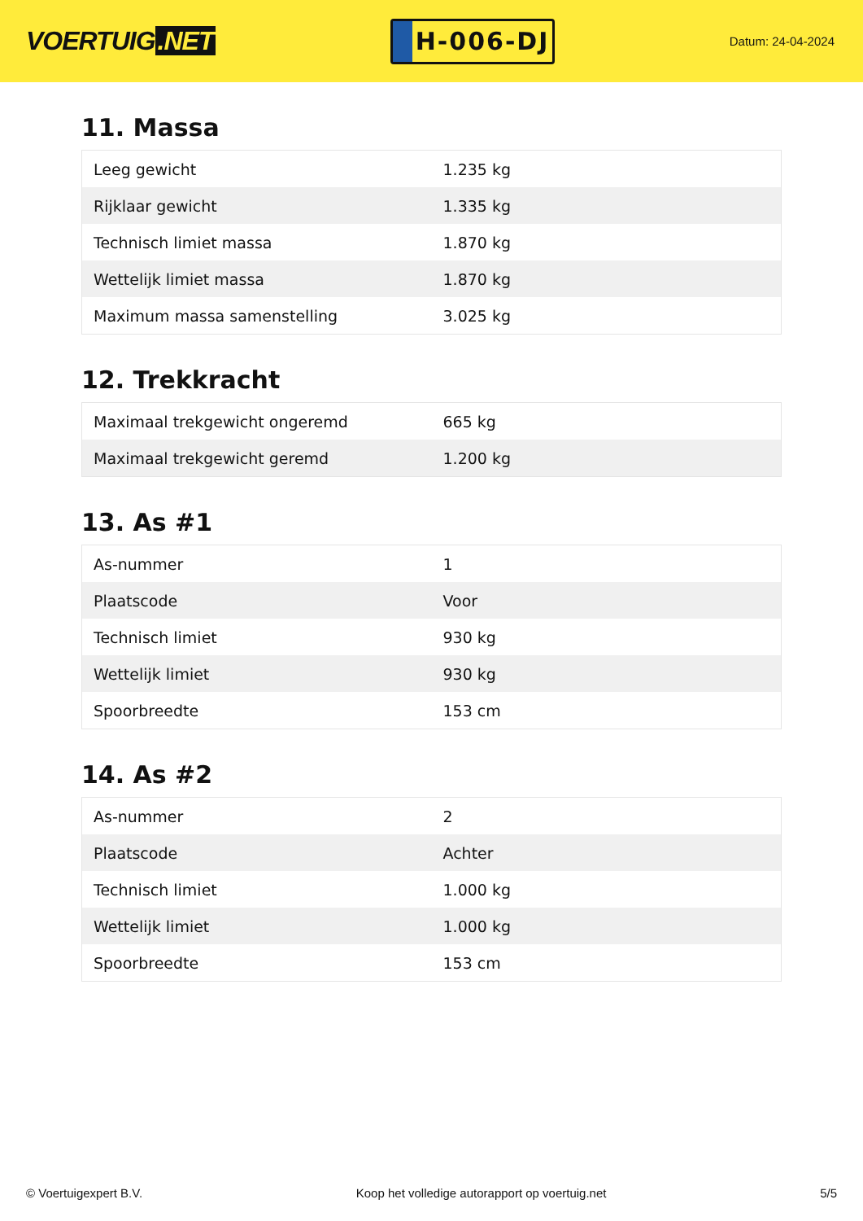VOERTUIG.NET
H-006-DJ
Datum: 24-04-2024
11. Massa
| Leeg gewicht | 1.235 kg |
| Rijklaar gewicht | 1.335 kg |
| Technisch limiet massa | 1.870 kg |
| Wettelijk limiet massa | 1.870 kg |
| Maximum massa samenstelling | 3.025 kg |
12. Trekkracht
| Maximaal trekgewicht ongeremd | 665 kg |
| Maximaal trekgewicht geremd | 1.200 kg |
13. As #1
| As-nummer | 1 |
| Plaatscode | Voor |
| Technisch limiet | 930 kg |
| Wettelijk limiet | 930 kg |
| Spoorbreedte | 153 cm |
14. As #2
| As-nummer | 2 |
| Plaatscode | Achter |
| Technisch limiet | 1.000 kg |
| Wettelijk limiet | 1.000 kg |
| Spoorbreedte | 153 cm |
© Voertuigexpert B.V. Koop het volledige autorapport op voertuig.net 5/5